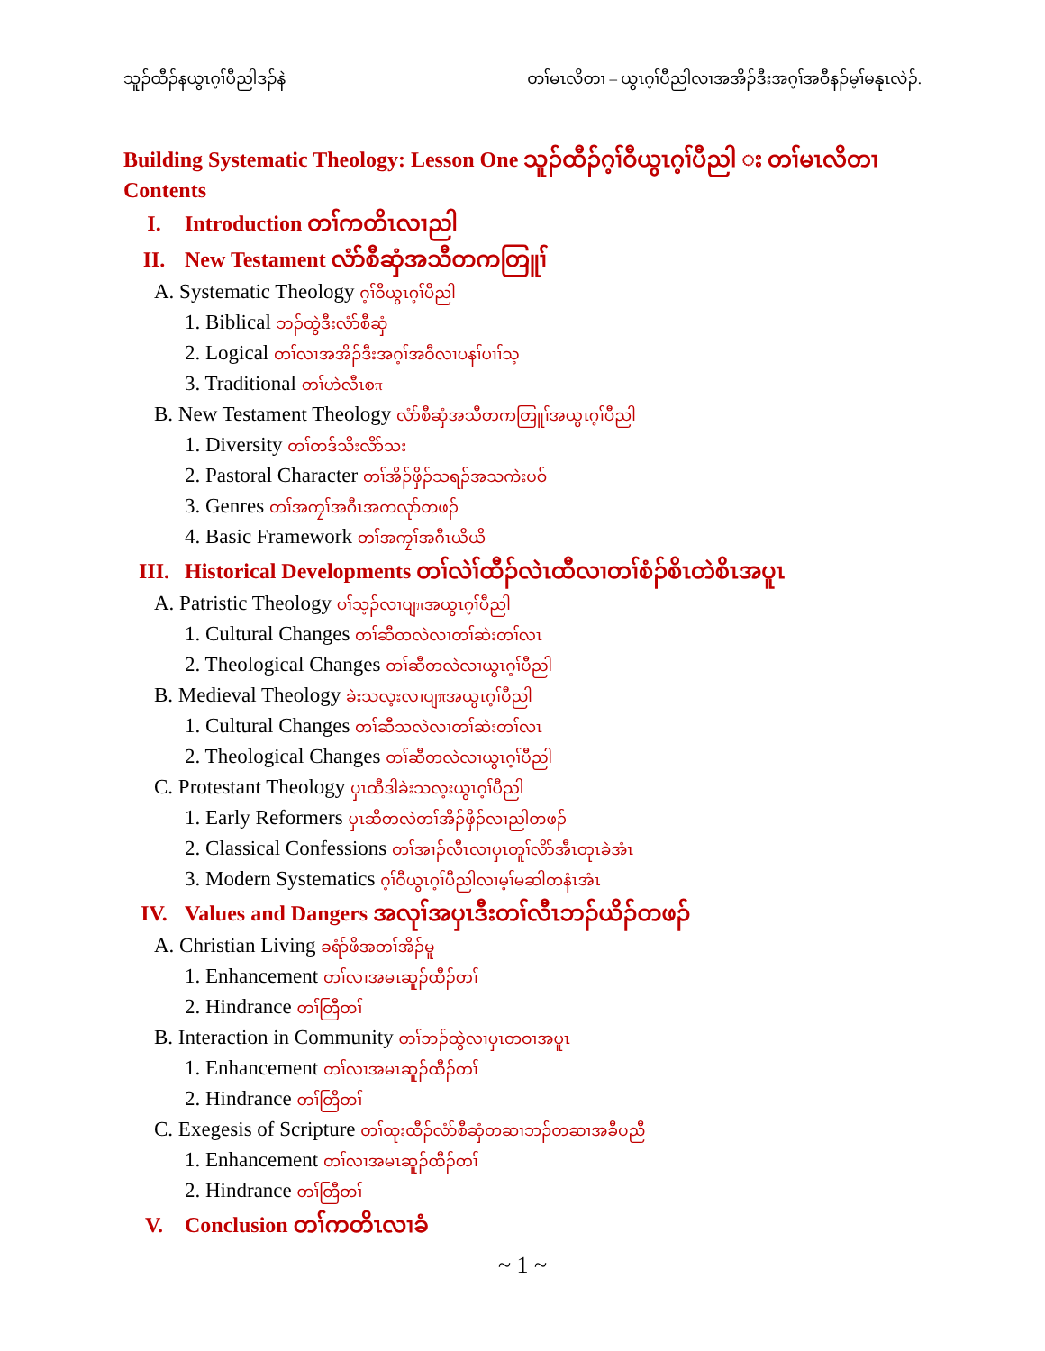သူၣ်ထီၣ်နယွၤဂ့ၢ်ပီညါဒၣ်နဲ တၢ်မၤလိတၢ – ယွၤဂ့ၢ်ပီညါလၢအအိၣ်ဒီးအဂ့ၢ်အဝီနၣ်မ့ၢ်မနုၤလဲၣ်.
Building Systematic Theology: Lesson One သူၣ်ထီၣ်ဂ့ၢ်ဝီယွၤဂ့ၢ်ပီညါ း တၢ်မၤလိတၢ
Contents
I. Introduction တၢ်ကတိၤလၢညါ
II. New Testament လံာ်စီဆှံအသီတကတြူၢ်
A. Systematic Theology ဂ့ၢ်ဝီယွၤဂ့ၢ်ပီညါ
1. Biblical ဘၣ်ထွဲဒီးလံာ်စီဆှံ
2. Logical တၢ်လၢအအိၣ်ဒီးအဂ့ၢ်အဝီလၢပနၢ်ပၢၢ်သ့
3. Traditional တၢ်ဟဲလီၤစπ
B. New Testament Theology လံာ်စီဆှံအသီတကတြူၢ်အယွၤဂ့ၢ်ပီညါ
1. Diversity တၢ်တဒ်သိးလိာ်သး
2. Pastoral Character တၢ်အိၣ်ဖှိၣ်သရၣ်အသကဲးပဝ်
3. Genres တၢ်အကၠၢ်အဂီၤအကလုာ်တဖၣ်
4. Basic Framework တၢ်အကၠၢ်အဂီၤယိယိ
III. Historical Developments တၢ်လဲၢ်ထီၣ်လဲၤထီလၢတၢ်စံၣ်စိၤတဲစိၤအပူၤ
A. Patristic Theology ပၢ်သ့ၣ်လၢပျπအယွၤဂ့ၢ်ပီညါ
1. Cultural Changes တၢ်ဆီတလဲလၢတၢ်ဆဲးတၢ်လၤ
2. Theological Changes တၢ်ဆီတလဲလၢယွၤဂ့ၢ်ပီညါ
B. Medieval Theology ခဲးသလ့းလၢပျπအယွၤဂ့ၢ်ပီညါ
1. Cultural Changes တၢ်ဆီသလဲလၢတၢ်ဆဲးတၢ်လၤ
2. Theological Changes တၢ်ဆီတလဲလၢယွၤဂ့ၢ်ပီညါ
C. Protestant Theology ပှၤထီဒါခဲးသလ့းယွၤဂ့ၢ်ပီညါ
1. Early Reformers ပှၤဆီတလဲတၢ်အိၣ်ဖှိၣ်လၢညါတဖၣ်
2. Classical Confessions တၢ်အၢၣ်လီၤလၢပှၤတူၢ်လိာ်အီၤတုၤခဲအံၤ
3. Modern Systematics ဂ့ၢ်ဝီယွၤဂ့ၢ်ပီညါလၢမ့ၢ်မဆါတနံၤအံၤ
IV. Values and Dangers အလုၢ်အပှၤဒီးတၢ်လီၤဘၣ်ယိၣ်တဖၣ်
A. Christian Living ခရံာ်ဖိအတၢ်အိၣ်မူ
1. Enhancement တၢ်လၢအမၤဆူၣ်ထီၣ်တၢ်
2. Hindrance တၢ်တြီတၢ်
B. Interaction in Community တၢ်ဘၣ်ထွဲလၢပှၤတဝၢအပူၤ
1. Enhancement တၢ်လၢအမၤဆူၣ်ထီၣ်တၢ်
2. Hindrance တၢ်တြီတၢ်
C. Exegesis of Scripture တၢ်ထုးထီၣ်လံာ်စီဆှံတဆၢဘၣ်တဆၢအခီပညီ
1. Enhancement တၢ်လၢအမၤဆူၣ်ထီၣ်တၢ်
2. Hindrance တၢ်တြီတၢ်
V. Conclusion တၢ်ကတိၤလၢခံ
~ 1 ~